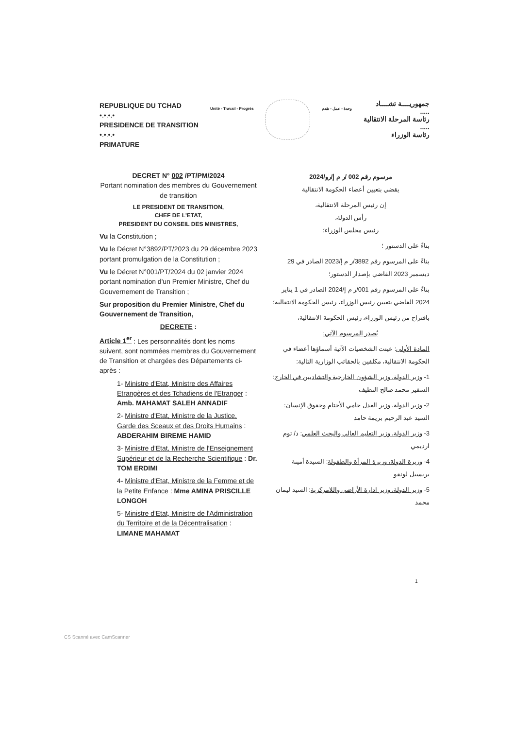REPUBLIQUE DU TCHAD
•.•.•.•
PRESIDENCE DE TRANSITION
•.•.•.•
PRIMATURE
Unité - Travail - Progrès وحدة - عمل - تقدم
جمهوريــــة تشــــاد
.....
رئاسة المرحلة الانتقالية
.....
رئاسة الوزراء
DECRET N° 002 /PT/PM/2024
Portant nomination des membres du Gouvernement de transition
LE PRESIDENT DE TRANSITION,
CHEF DE L'ETAT,
PRESIDENT DU CONSEIL DES MINISTRES,
Vu la Constitution ;
Vu le Décret N°3892/PT/2023 du 29 décembre 2023 portant promulgation de la Constitution ;
Vu le Décret N°001/PT/2024 du 02 janvier 2024 portant nomination d'un Premier Ministre, Chef du Gouvernement de Transition ;
Sur proposition du Premier Ministre, Chef du Gouvernement de Transition,
DECRETE :
Article 1<sup>er</sup> : Les personnalités dont les noms suivent, sont nommées membres du Gouvernement de Transition et chargées des Départements ci-après :
1- Ministre d'Etat, Ministre des Affaires Etrangères et des Tchadiens de l'Etranger : Amb. MAHAMAT SALEH ANNADIF
2- Ministre d'Etat, Ministre de la Justice, Garde des Sceaux et des Droits Humains : ABDERAHIM BIREME HAMID
3- Ministre d'Etat, Ministre de l'Enseignement Supérieur et de la Recherche Scientifique : Dr. TOM ERDIMI
4- Ministre d'Etat, Ministre de la Femme et de la Petite Enfance : Mme AMINA PRISCILLE LONGOH
5- Ministre d'Etat, Ministre de l'Administration du Territoire et de la Décentralisation : LIMANE MAHAMAT
مرسوم رقم 002 /ر م إ/رو/2024
يقضي بتعيين أعضاء الحكومة الانتقالية
إن رئيس المرحلة الانتقالية،
رأس الدولة،
رئيس مجلس الوزراء؛
بناءً على الدستور ؛
بناءً على المرسوم رقم 3892/ر م إ/2023 الصادر في 29 ديسمبر 2023 القاضي بإصدار الدستور؛
بناءً على المرسوم رقم 001/ر م إ/2024 الصادر في 1 يناير 2024 القاضي بتعيين رئيس الوزراء، رئيس الحكومة الانتقالية؛
باقتراح من رئيس الوزراء، رئيس الحكومة الانتقالية،
يُصدر المرسوم الآتي:
المادة الأولى: عينت الشخصيات الآتية أسماؤها أعضاء في الحكومة الانتقالية، مكلفين بالحقائب الوزارية التالية:
1- وزير الدولة، وزير الشؤون الخارجية والتشاديين في الخارج: السفير محمد صالح النظيف
2- وزير الدولة، وزير العدل حامي الأختام وحقوق الإنسان: السيد عبد الرحيم بريمة حامد
3- وزير الدولة، وزير التعليم العالي والبحث العلمي: د/ توم ارديمي
4- وزيرة الدولة، وزيرة المرأة والطفولة: السيدة أمينة بريسيل لونقو
5- وزير الدولة، وزير ادارة الأراضي واللامركزية: السيد ليمان محمد
1
CS Scanné avec CamScanner